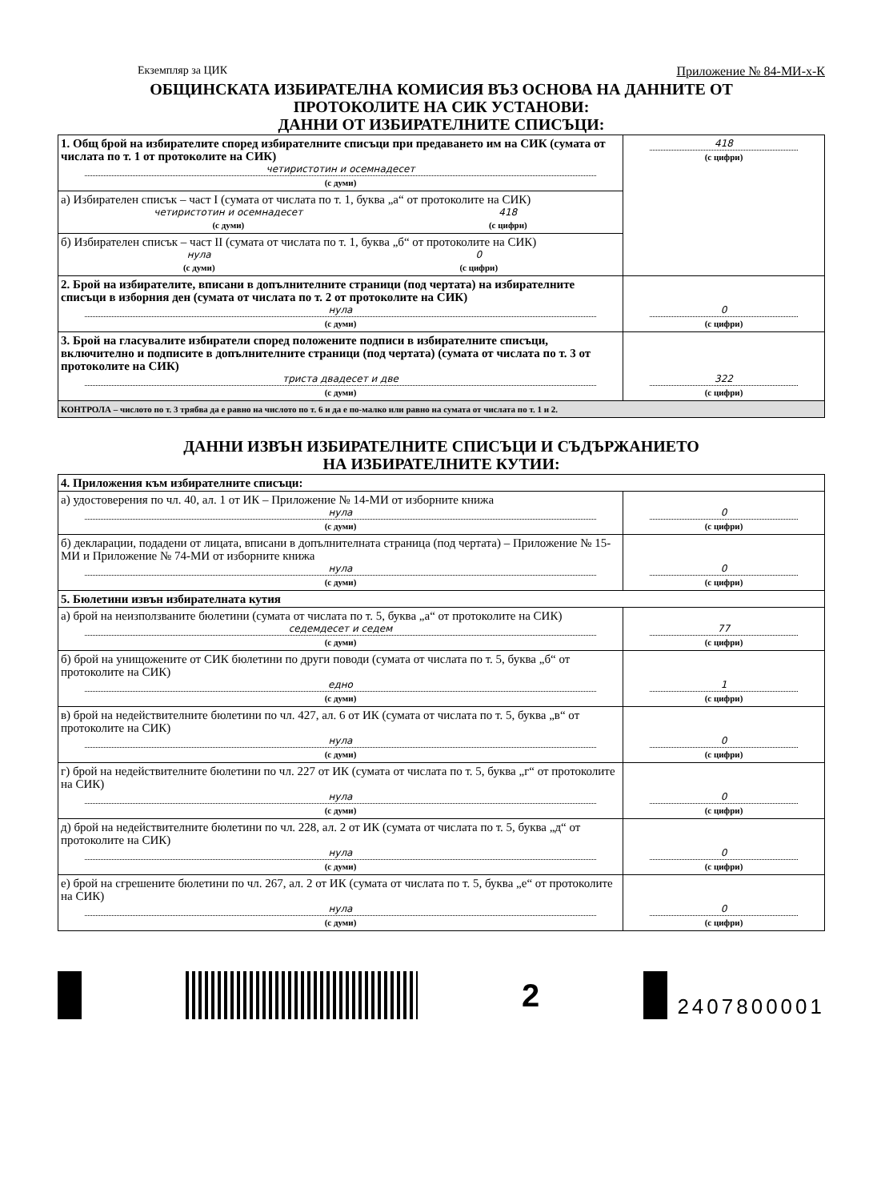Екземпляр за ЦИК Приложение № 84-МИ-х-К
ОБЩИНСКАТА ИЗБИРАТЕЛНА КОМИСИЯ ВЪЗ ОСНОВА НА ДАННИТЕ ОТ
ПРОТОКОЛИТЕ НА СИК УСТАНОВИ:
ДАННИ ОТ ИЗБИРАТЕЛНИТЕ СПИСЪЦИ:
| 1. Общ брой на избирателите според избирателните списъци при предаването им на СИК (сумата от числата по т. 1 от протоколите на СИК) четиристотин и осемнадесет (с думи) | 418 (с цифри) |
| а) Избирателен списък – част I (сумата от числата по т. 1, буква „а“ от протоколите на СИК) четиристотин и осемнадесет (с думи) 418 (с цифри) | |
| б) Избирателен списък – част II (сумата от числата по т. 1, буква „б“ от протоколите на СИК) нула (с думи) 0 (с цифри) | |
| 2. Брой на избирателите, вписани в допълнителните страници (под чертата) на избирателните списъци в изборния ден (сумата от числата по т. 2 от протоколите на СИК) нула (с думи) | 0 (с цифри) |
| 3. Брой на гласувалите избиратели според положените подписи в избирателните списъци, включително и подписите в допълнителните страници (под чертата) (сумата от числата по т. 3 от протоколите на СИК) триста двадесет и две (с думи) | 322 (с цифри) |
| КОНТРОЛА – числото по т. 3 трябва да е равно на числото по т. 6 и да е по-малко или равно на сумата от числата по т. 1 и 2. | |
ДАННИ ИЗВЪН ИЗБИРАТЕЛНИТЕ СПИСЪЦИ И СЪДЪРЖАНИЕТО
НА ИЗБИРАТЕЛНИТЕ КУТИИ:
| 4. Приложения към избирателните списъци: | |
| а) удостоверения по чл. 40, ал. 1 от ИК – Приложение № 14-МИ от изборните книжа нула (с думи) | 0 (с цифри) |
| б) декларации, подадени от лицата, вписани в допълнителната страница (под чертата) – Приложение № 15-МИ и Приложение № 74-МИ от изборните книжа нула (с думи) | 0 (с цифри) |
| 5. Бюлетини извън избирателната кутия | |
| а) брой на неизползваните бюлетини (сумата от числата по т. 5, буква „а“ от протоколите на СИК) седемдесет и седем (с думи) | 77 (с цифри) |
| б) брой на унищожените от СИК бюлетини по други поводи (сумата от числата по т. 5, буква „б“ от протоколите на СИК) едно (с думи) | 1 (с цифри) |
| в) брой на недействителните бюлетини по чл. 427, ал. 6 от ИК (сумата от числата по т. 5, буква „в“ от протоколите на СИК) нула (с думи) | 0 (с цифри) |
| г) брой на недействителните бюлетини по чл. 227 от ИК (сумата от числата по т. 5, буква „г“ от протоколите на СИК) нула (с думи) | 0 (с цифри) |
| д) брой на недействителните бюлетини по чл. 228, ал. 2 от ИК (сумата от числата по т. 5, буква „д“ от протоколите на СИК) нула (с думи) | 0 (с цифри) |
| е) брой на сгрешените бюлетини по чл. 267, ал. 2 от ИК (сумата от числата по т. 5, буква „е“ от протоколите на СИК) нула (с думи) | 0 (с цифри) |
2
2407800001